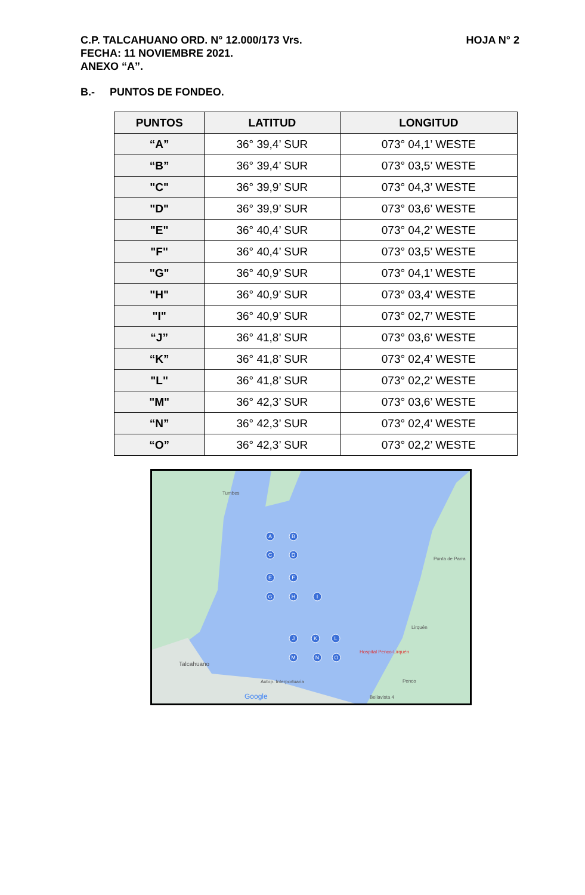HOJA N° 2 C.P. TALCAHUANO ORD. N° 12.000/173 Vrs.
FECHA: 11 NOVIEMBRE 2021.
ANEXO “A”.
B.- PUNTOS DE FONDEO.
| PUNTOS | LATITUD | LONGITUD |
| --- | --- | --- |
| “A” | 36° 39,4’ SUR | 073° 04,1’ WESTE |
| “B” | 36° 39,4’ SUR | 073° 03,5’ WESTE |
| "C" | 36° 39,9’ SUR | 073° 04,3’ WESTE |
| "D" | 36° 39,9’ SUR | 073° 03,6’ WESTE |
| "E" | 36° 40,4’ SUR | 073° 04,2’ WESTE |
| "F" | 36° 40,4’ SUR | 073° 03,5’ WESTE |
| "G" | 36° 40,9’ SUR | 073° 04,1’ WESTE |
| "H" | 36° 40,9’ SUR | 073° 03,4’ WESTE |
| "I" | 36° 40,9’ SUR | 073° 02,7’ WESTE |
| “J” | 36° 41,8’ SUR | 073° 03,6’ WESTE |
| “K” | 36° 41,8’ SUR | 073° 02,4’ WESTE |
| "L" | 36° 41,8’ SUR | 073° 02,2’ WESTE |
| "M" | 36° 42,3’ SUR | 073° 03,6’ WESTE |
| “N” | 36° 42,3’ SUR | 073° 02,4’ WESTE |
| “O” | 36° 42,3’ SUR | 073° 02,2’ WESTE |
A
B
C
D
E
F
G
H
I
J
K
L
M
N
O
Tumbes
Punta de Parra
Lirquén
Hospital Penco-Lirquén
Talcahuano
Penco
Bellavista 4
Autop. Interportuaria
Google